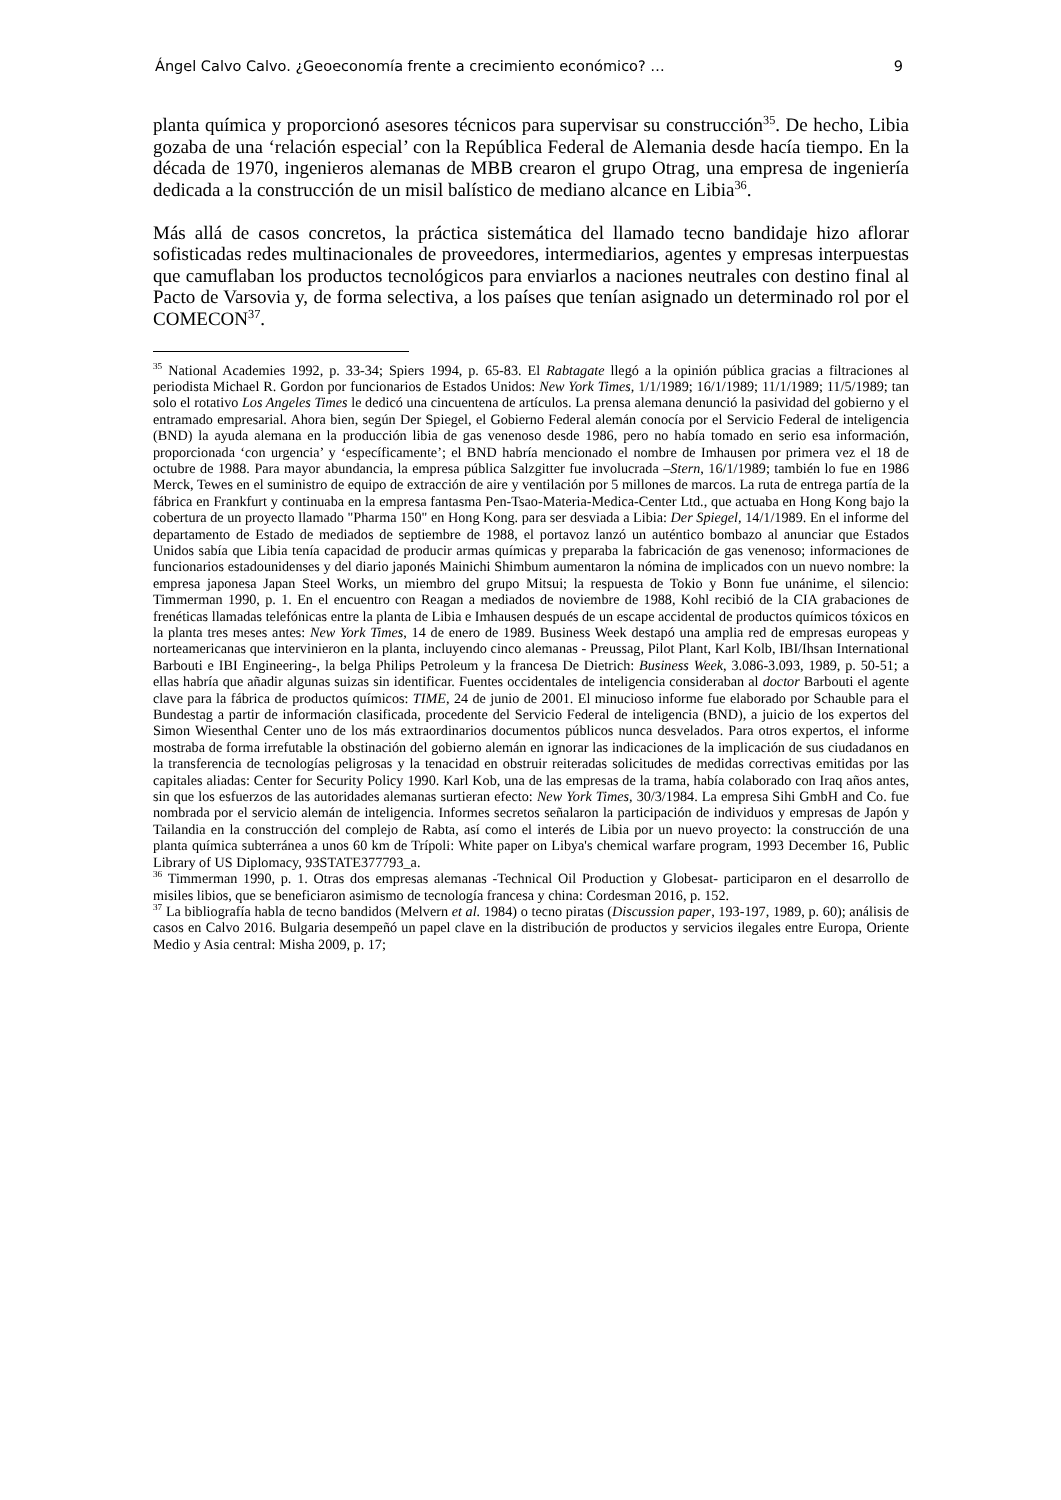Ángel Calvo Calvo. ¿Geoeconomía frente a crecimiento económico? … 9
planta química y proporcionó asesores técnicos para supervisar su construcción<sup>35</sup>. De hecho, Libia gozaba de una ‘relación especial’ con la República Federal de Alemania desde hacía tiempo. En la década de 1970, ingenieros alemanas de MBB crearon el grupo Otrag, una empresa de ingeniería dedicada a la construcción de un misil balístico de mediano alcance en Libia<sup>36</sup>.
Más allá de casos concretos, la práctica sistemática del llamado tecno bandidaje hizo aflorar sofisticadas redes multinacionales de proveedores, intermediarios, agentes y empresas interpuestas que camuflaban los productos tecnológicos para enviarlos a naciones neutrales con destino final al Pacto de Varsovia y, de forma selectiva, a los países que tenían asignado un determinado rol por el COMECON<sup>37</sup>.
<sup>35</sup> National Academies 1992, p. 33-34; Spiers 1994, p. 65-83. El Rabtagate llegó a la opinión pública gracias a filtraciones al periodista Michael R. Gordon por funcionarios de Estados Unidos: New York Times, 1/1/1989; 16/1/1989; 11/1/1989; 11/5/1989; tan solo el rotativo Los Angeles Times le dedicó una cincuentena de artículos. La prensa alemana denunció la pasividad del gobierno y el entramado empresarial. Ahora bien, según Der Spiegel, el Gobierno Federal alemán conocía por el Servicio Federal de inteligencia (BND) la ayuda alemana en la producción libia de gas venenoso desde 1986, pero no había tomado en serio esa información, proporcionada ‘con urgencia’ y ‘específicamente’; el BND habría mencionado el nombre de Imhausen por primera vez el 18 de octubre de 1988. Para mayor abundancia, la empresa pública Salzgitter fue involucrada –Stern, 16/1/1989; también lo fue en 1986 Merck, Tewes en el suministro de equipo de extracción de aire y ventilación por 5 millones de marcos. La ruta de entrega partía de la fábrica en Frankfurt y continuaba en la empresa fantasma Pen-Tsao-Materia-Medica-Center Ltd., que actuaba en Hong Kong bajo la cobertura de un proyecto llamado "Pharma 150" en Hong Kong. para ser desviada a Libia: Der Spiegel, 14/1/1989. En el informe del departamento de Estado de mediados de septiembre de 1988, el portavoz lanzó un auténtico bombazo al anunciar que Estados Unidos sabía que Libia tenía capacidad de producir armas químicas y preparaba la fabricación de gas venenoso; informaciones de funcionarios estadounidenses y del diario japonés Mainichi Shimbum aumentaron la nómina de implicados con un nuevo nombre: la empresa japonesa Japan Steel Works, un miembro del grupo Mitsui; la respuesta de Tokio y Bonn fue unánime, el silencio: Timmerman 1990, p. 1. En el encuentro con Reagan a mediados de noviembre de 1988, Kohl recibió de la CIA grabaciones de frenéticas llamadas telefónicas entre la planta de Libia e Imhausen después de un escape accidental de productos químicos tóxicos en la planta tres meses antes: New York Times, 14 de enero de 1989. Business Week destapó una amplia red de empresas europeas y norteamericanas que intervinieron en la planta, incluyendo cinco alemanas - Preussag, Pilot Plant, Karl Kolb, IBI/Ihsan International Barbouti e IBI Engineering-, la belga Philips Petroleum y la francesa De Dietrich: Business Week, 3.086-3.093, 1989, p. 50-51; a ellas habría que añadir algunas suizas sin identificar. Fuentes occidentales de inteligencia consideraban al doctor Barbouti el agente clave para la fábrica de productos químicos: TIME, 24 de junio de 2001. El minucioso informe fue elaborado por Schauble para el Bundestag a partir de información clasificada, procedente del Servicio Federal de inteligencia (BND), a juicio de los expertos del Simon Wiesenthal Center uno de los más extraordinarios documentos públicos nunca desvelados. Para otros expertos, el informe mostraba de forma irrefutable la obstinación del gobierno alemán en ignorar las indicaciones de la implicación de sus ciudadanos en la transferencia de tecnologías peligrosas y la tenacidad en obstruir reiteradas solicitudes de medidas correctivas emitidas por las capitales aliadas: Center for Security Policy 1990. Karl Kob, una de las empresas de la trama, había colaborado con Iraq años antes, sin que los esfuerzos de las autoridades alemanas surtieran efecto: New York Times, 30/3/1984. La empresa Sihi GmbH and Co. fue nombrada por el servicio alemán de inteligencia. Informes secretos señalaron la participación de individuos y empresas de Japón y Tailandia en la construcción del complejo de Rabta, así como el interés de Libia por un nuevo proyecto: la construcción de una planta química subterránea a unos 60 km de Trípoli: White paper on Libya's chemical warfare program, 1993 December 16, Public Library of US Diplomacy, 93STATE377793_a.
<sup>36</sup> Timmerman 1990, p. 1. Otras dos empresas alemanas -Technical Oil Production y Globesat- participaron en el desarrollo de misiles libios, que se beneficiaron asimismo de tecnología francesa y china: Cordesman 2016, p. 152.
<sup>37</sup> La bibliografía habla de tecno bandidos (Melvern et al. 1984) o tecno piratas (Discussion paper, 193-197, 1989, p. 60); análisis de casos en Calvo 2016. Bulgaria desempeñó un papel clave en la distribución de productos y servicios ilegales entre Europa, Oriente Medio y Asia central: Misha 2009, p. 17;